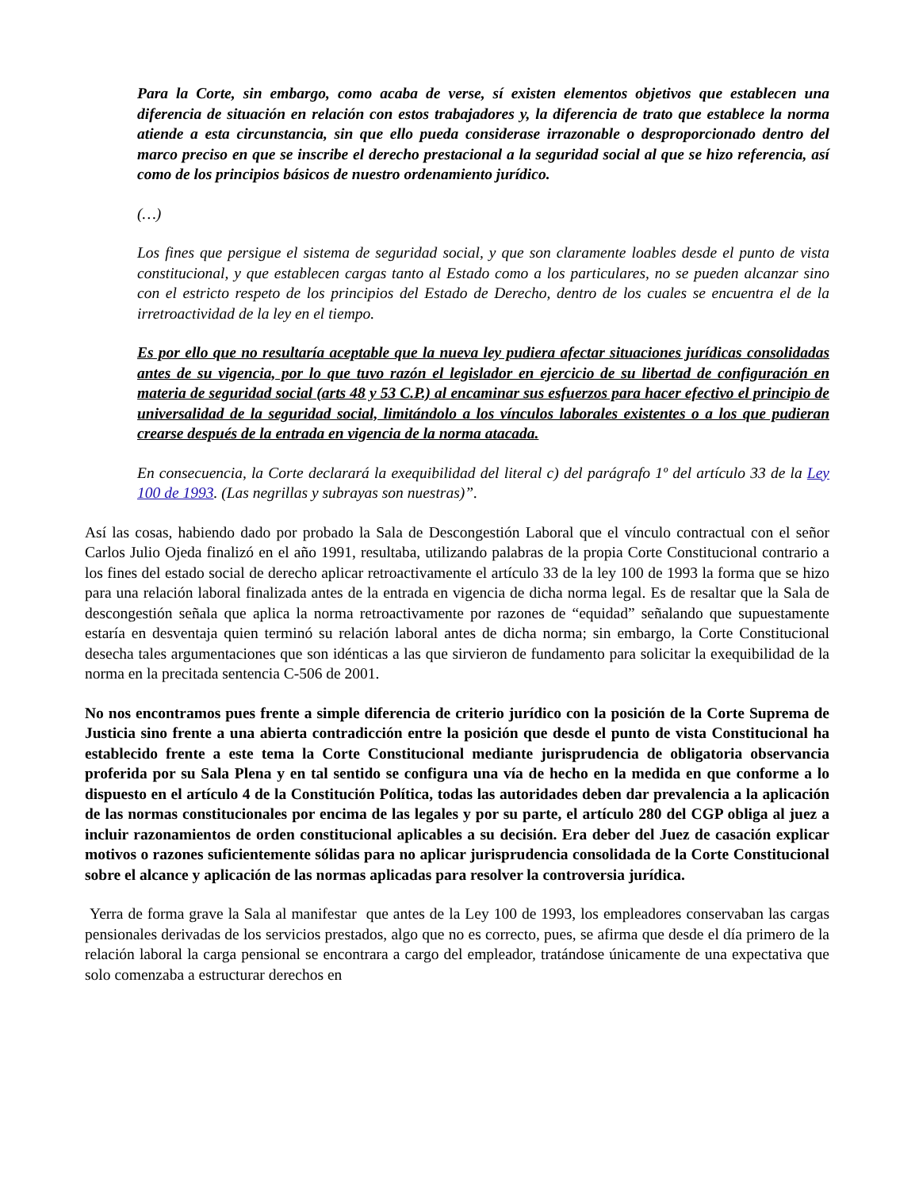Para la Corte, sin embargo, como acaba de verse, sí existen elementos objetivos que establecen una diferencia de situación en relación con estos trabajadores y, la diferencia de trato que establece la norma atiende a esta circunstancia, sin que ello pueda considerase irrazonable o desproporcionado dentro del marco preciso en que se inscribe el derecho prestacional a la seguridad social al que se hizo referencia, así como de los principios básicos de nuestro ordenamiento jurídico.
(…)
Los fines que persigue el sistema de seguridad social, y que son claramente loables desde el punto de vista constitucional, y que establecen cargas tanto al Estado como a los particulares, no se pueden alcanzar sino con el estricto respeto de los principios del Estado de Derecho, dentro de los cuales se encuentra el de la irretroactividad de la ley en el tiempo.
Es por ello que no resultaría aceptable que la nueva ley pudiera afectar situaciones jurídicas consolidadas antes de su vigencia, por lo que tuvo razón el legislador en ejercicio de su libertad de configuración en materia de seguridad social (arts 48 y 53 C.P.) al encaminar sus esfuerzos para hacer efectivo el principio de universalidad de la seguridad social, limitándolo a los vínculos laborales existentes o a los que pudieran crearse después de la entrada en vigencia de la norma atacada.
En consecuencia, la Corte declarará la exequibilidad del literal c) del parágrafo 1º del artículo 33 de la Ley 100 de 1993. (Las negrillas y subrayas son nuestras)”.
Así las cosas, habiendo dado por probado la Sala de Descongestión Laboral que el vínculo contractual con el señor Carlos Julio Ojeda finalizó en el año 1991, resultaba, utilizando palabras de la propia Corte Constitucional contrario a los fines del estado social de derecho aplicar retroactivamente el artículo 33 de la ley 100 de 1993 la forma que se hizo para una relación laboral finalizada antes de la entrada en vigencia de dicha norma legal. Es de resaltar que la Sala de descongestión señala que aplica la norma retroactivamente por razones de “equidad” señalando que supuestamente estaría en desventaja quien terminó su relación laboral antes de dicha norma; sin embargo, la Corte Constitucional desecha tales argumentaciones que son idénticas a las que sirvieron de fundamento para solicitar la exequibilidad de la norma en la precitada sentencia C-506 de 2001.
No nos encontramos pues frente a simple diferencia de criterio jurídico con la posición de la Corte Suprema de Justicia sino frente a una abierta contradicción entre la posición que desde el punto de vista Constitucional ha establecido frente a este tema la Corte Constitucional mediante jurisprudencia de obligatoria observancia proferida por su Sala Plena y en tal sentido se configura una vía de hecho en la medida en que conforme a lo dispuesto en el artículo 4 de la Constitución Política, todas las autoridades deben dar prevalencia a la aplicación de las normas constitucionales por encima de las legales y por su parte, el artículo 280 del CGP obliga al juez a incluir razonamientos de orden constitucional aplicables a su decisión. Era deber del Juez de casación explicar motivos o razones suficientemente sólidas para no aplicar jurisprudencia consolidada de la Corte Constitucional sobre el alcance y aplicación de las normas aplicadas para resolver la controversia jurídica.
Yerra de forma grave la Sala al manifestar que antes de la Ley 100 de 1993, los empleadores conservaban las cargas pensionales derivadas de los servicios prestados, algo que no es correcto, pues, se afirma que desde el día primero de la relación laboral la carga pensional se encontrara a cargo del empleador, tratándose únicamente de una expectativa que solo comenzaba a estructurar derechos en